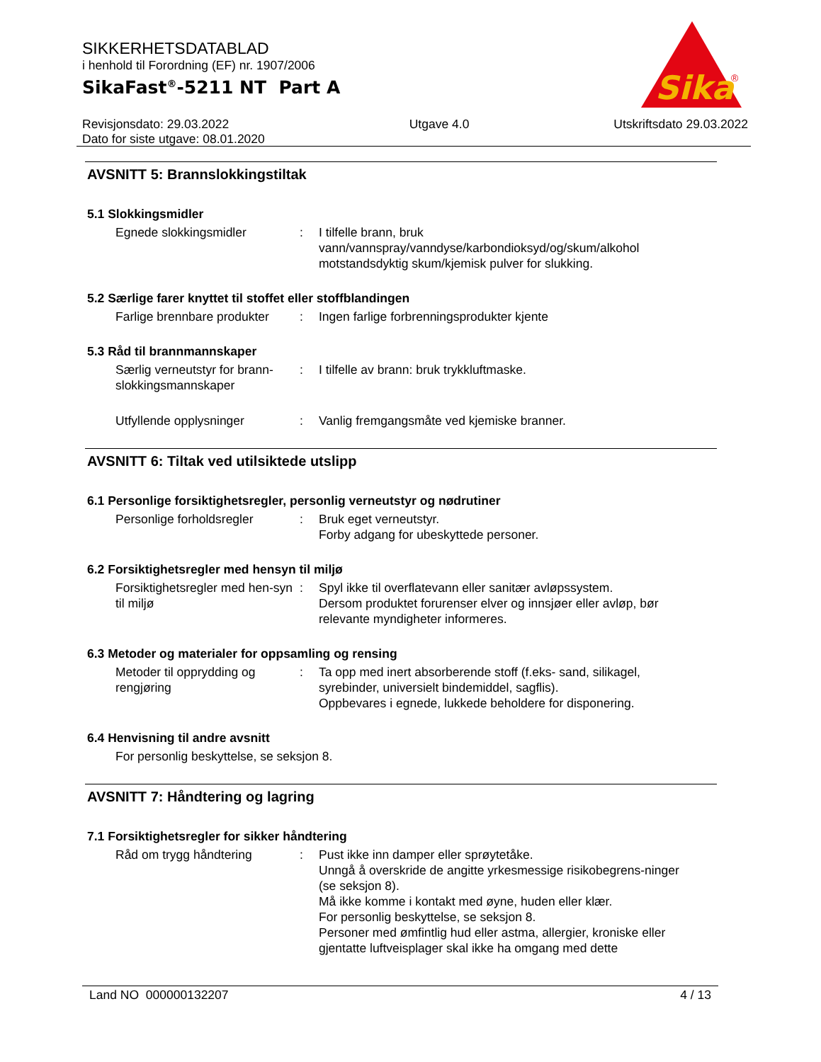SIKKERHETSDATABLAD
i henhold til Forordning (EF) nr. 1907/2006
SikaFast<sup>®</sup>-5211 NT Part A
Sika
®
Revisjonsdato: 29.03.2022
Dato for siste utgave: 08.01.2020
Utgave 4.0 Utskriftsdato 29.03.2022
AVSNITT 5: Brannslokkingstiltak
5.1 Slokkingsmidler
Egnede slokkingsmidler : I tilfelle brann, bruk vann/vannspray/vanndyse/karbondioksyd/og/skum/alkohol motstandsdyktig skum/kjemisk pulver for slukking.
5.2 Særlige farer knyttet til stoffet eller stoffblandingen
Farlige brennbare produkter
: Ingen farlige forbrenningsprodukter kjente
5.3 Råd til brannmannskaper
Særlig verneutstyr for brann-slokkingsmannskaper
: I tilfelle av brann: bruk trykkluftmaske.
Utfyllende opplysninger : Vanlig fremgangsmåte ved kjemiske branner.
AVSNITT 6: Tiltak ved utilsiktede utslipp
6.1 Personlige forsiktighetsregler, personlig verneutstyr og nødrutiner
Personlige forholdsregler
: Bruk eget verneutstyr.
Forby adgang for ubeskyttede personer.
6.2 Forsiktighetsregler med hensyn til miljø
Forsiktighetsregler med hen-syn til miljø
: Spyl ikke til overflatevann eller sanitær avløpssystem.
Dersom produktet forurenser elver og innsjøer eller avløp, bør relevante myndigheter informeres.
6.3 Metoder og materialer for oppsamling og rensing
Metoder til opprydding og rengjøring
: Ta opp med inert absorberende stoff (f.eks- sand, silikagel, syrebinder, universielt bindemiddel, sagflis).
Oppbevares i egnede, lukkede beholdere for disponering.
6.4 Henvisning til andre avsnitt
For personlig beskyttelse, se seksjon 8.
AVSNITT 7: Håndtering og lagring
7.1 Forsiktighetsregler for sikker håndtering
Råd om trygg håndtering : Pust ikke inn damper eller sprøytetåke.
Unngå å overskride de angitte yrkesmessige risikobegrens-ninger (se seksjon 8).
Må ikke komme i kontakt med øyne, huden eller klær.
For personlig beskyttelse, se seksjon 8.
Personer med ømfintlig hud eller astma, allergier, kroniske eller gjentatte luftveisplager skal ikke ha omgang med dette
Land NO 000000132207 4 / 13